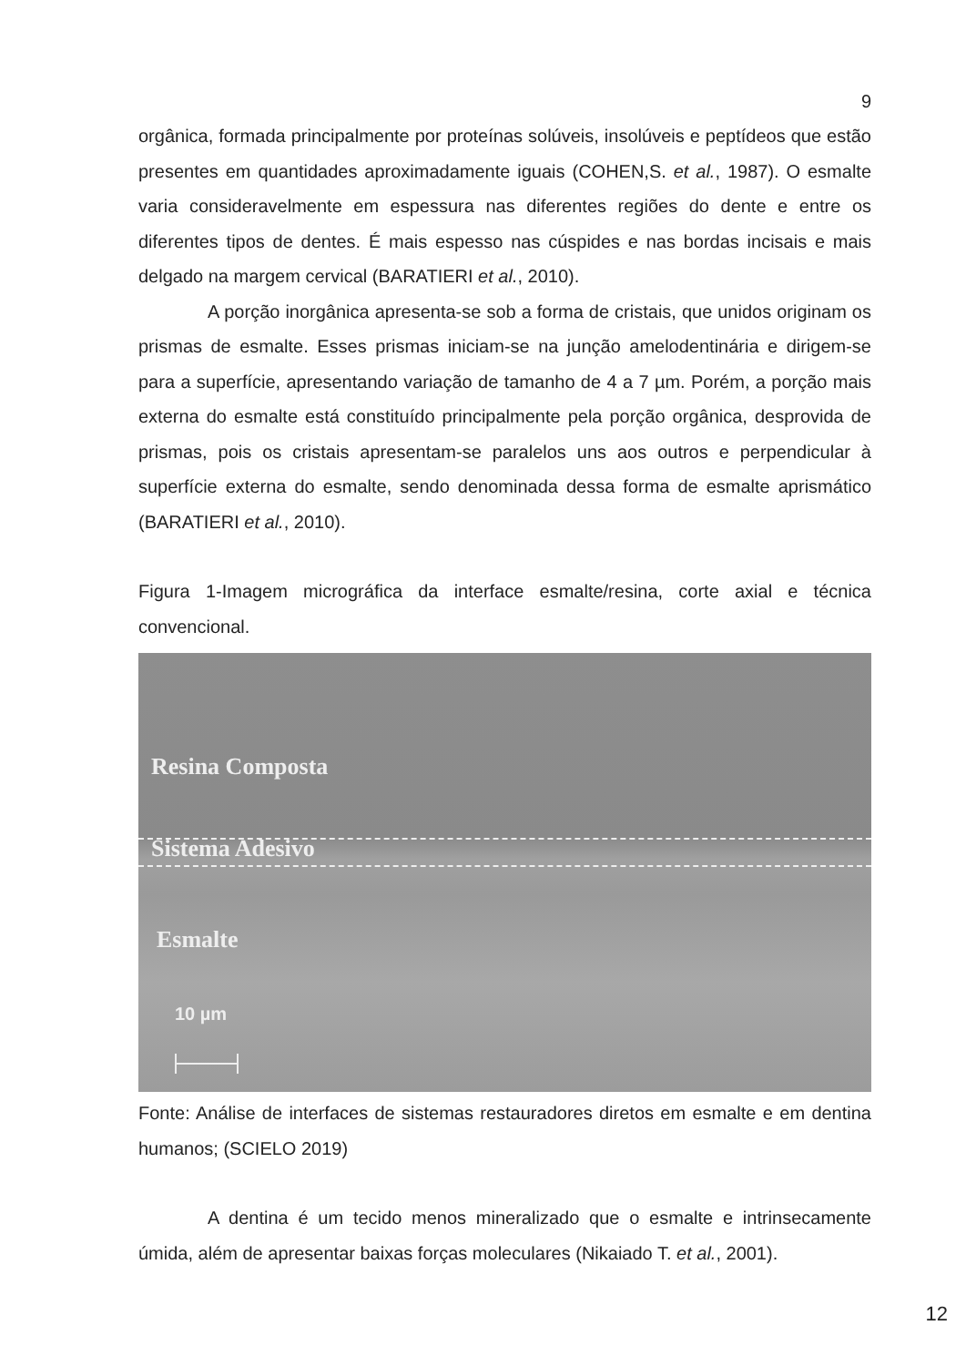9
orgânica, formada principalmente por proteínas solúveis, insolúveis e peptídeos que estão presentes em quantidades aproximadamente iguais (COHEN,S. et al., 1987). O esmalte varia consideravelmente em espessura nas diferentes regiões do dente e entre os diferentes tipos de dentes. É mais espesso nas cúspides e nas bordas incisais e mais delgado na margem cervical (BARATIERI et al., 2010).
A porção inorgânica apresenta-se sob a forma de cristais, que unidos originam os prismas de esmalte. Esses prismas iniciam-se na junção amelodentinária e dirigem-se para a superfície, apresentando variação de tamanho de 4 a 7 µm. Porém, a porção mais externa do esmalte está constituído principalmente pela porção orgânica, desprovida de prismas, pois os cristais apresentam-se paralelos uns aos outros e perpendicular à superfície externa do esmalte, sendo denominada dessa forma de esmalte aprismático (BARATIERI et al., 2010).
Figura 1-Imagem micrográfica da interface esmalte/resina, corte axial e técnica convencional.
Resina Composta
Sistema Adesivo
Esmalte
10 µm
Fonte: Análise de interfaces de sistemas restauradores diretos em esmalte e em dentina humanos; (SCIELO 2019)
A dentina é um tecido menos mineralizado que o esmalte e intrinsecamente úmida, além de apresentar baixas forças moleculares (Nikaiado T. et al., 2001).
12